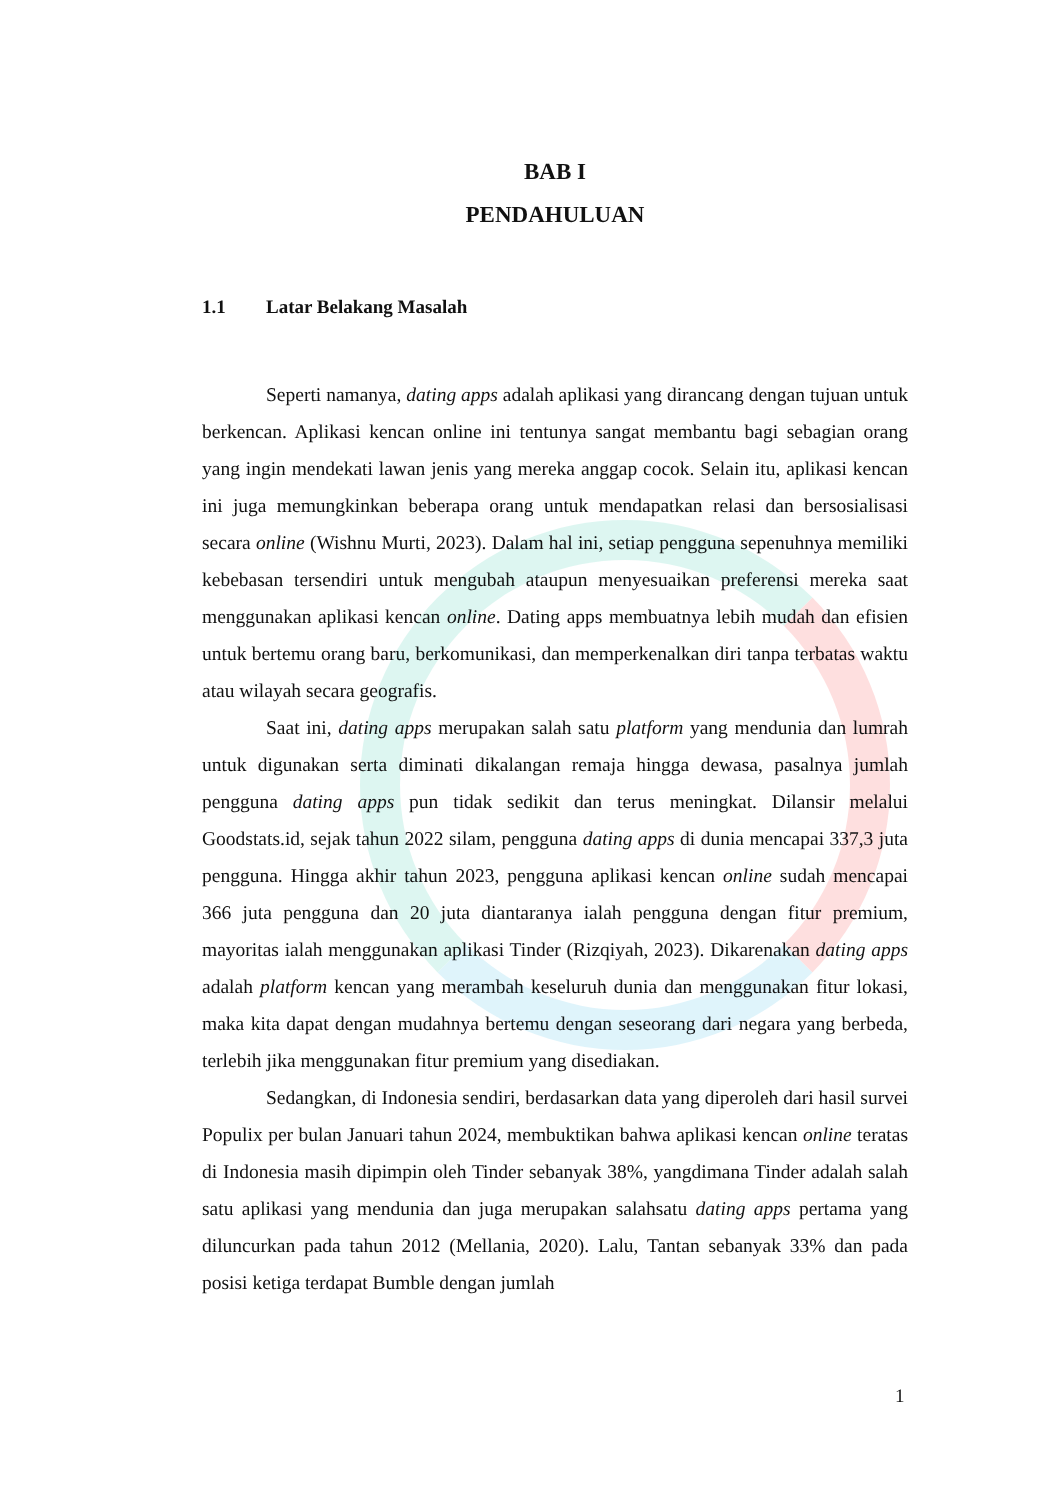BAB I
PENDAHULUAN
1.1 Latar Belakang Masalah
Seperti namanya, dating apps adalah aplikasi yang dirancang dengan tujuan untuk berkencan. Aplikasi kencan online ini tentunya sangat membantu bagi sebagian orang yang ingin mendekati lawan jenis yang mereka anggap cocok. Selain itu, aplikasi kencan ini juga memungkinkan beberapa orang untuk mendapatkan relasi dan bersosialisasi secara online (Wishnu Murti, 2023). Dalam hal ini, setiap pengguna sepenuhnya memiliki kebebasan tersendiri untuk mengubah ataupun menyesuaikan preferensi mereka saat menggunakan aplikasi kencan online. Dating apps membuatnya lebih mudah dan efisien untuk bertemu orang baru, berkomunikasi, dan memperkenalkan diri tanpa terbatas waktu atau wilayah secara geografis.
Saat ini, dating apps merupakan salah satu platform yang mendunia dan lumrah untuk digunakan serta diminati dikalangan remaja hingga dewasa, pasalnya jumlah pengguna dating apps pun tidak sedikit dan terus meningkat. Dilansir melalui Goodstats.id, sejak tahun 2022 silam, pengguna dating apps di dunia mencapai 337,3 juta pengguna. Hingga akhir tahun 2023, pengguna aplikasi kencan online sudah mencapai 366 juta pengguna dan 20 juta diantaranya ialah pengguna dengan fitur premium, mayoritas ialah menggunakan aplikasi Tinder (Rizqiyah, 2023). Dikarenakan dating apps adalah platform kencan yang merambah keseluruh dunia dan menggunakan fitur lokasi, maka kita dapat dengan mudahnya bertemu dengan seseorang dari negara yang berbeda, terlebih jika menggunakan fitur premium yang disediakan.
Sedangkan, di Indonesia sendiri, berdasarkan data yang diperoleh dari hasil survei Populix per bulan Januari tahun 2024, membuktikan bahwa aplikasi kencan online teratas di Indonesia masih dipimpin oleh Tinder sebanyak 38%, yangdimana Tinder adalah salah satu aplikasi yang mendunia dan juga merupakan salahsatu dating apps pertama yang diluncurkan pada tahun 2012 (Mellania, 2020). Lalu, Tantan sebanyak 33% dan pada posisi ketiga terdapat Bumble dengan jumlah
1